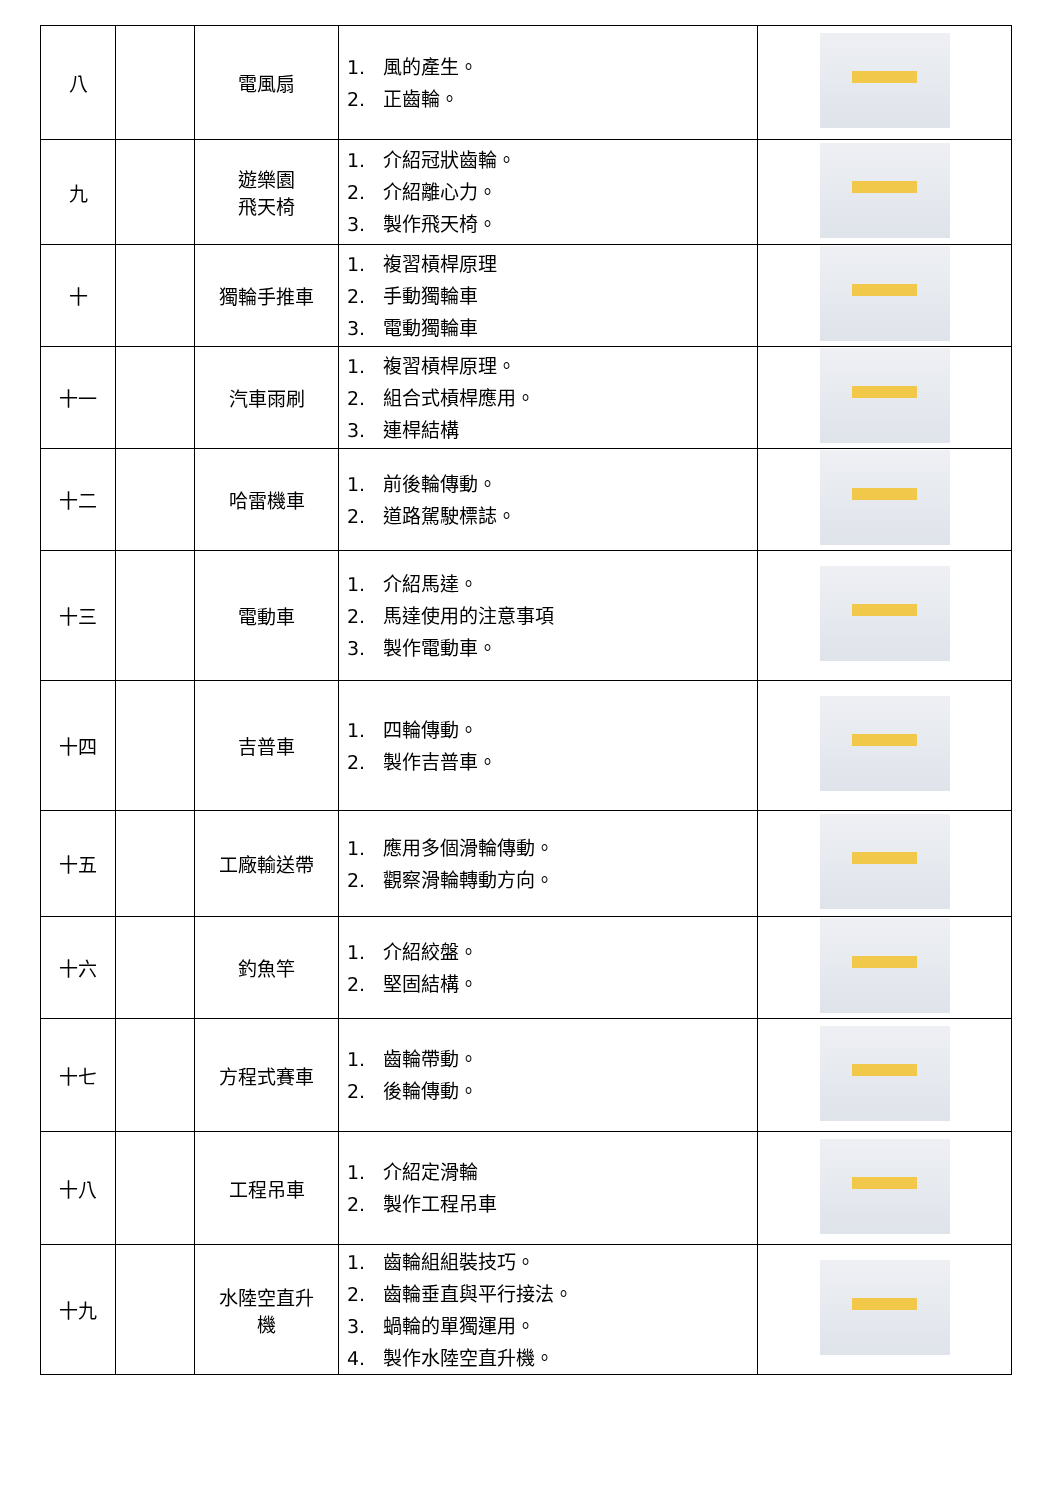| 八 | | 電風扇 | 1. 風的產生。 2. 正齒輪。 | |
| 九 | | 遊樂園 飛天椅 | 1. 介紹冠狀齒輪。 2. 介紹離心力。 3. 製作飛天椅。 | |
| 十 | | 獨輪手推車 | 1. 複習槓桿原理 2. 手動獨輪車 3. 電動獨輪車 | |
| 十一 | | 汽車雨刷 | 1. 複習槓桿原理。 2. 組合式槓桿應用。 3. 連桿結構 | |
| 十二 | | 哈雷機車 | 1. 前後輪傳動。 2. 道路駕駛標誌。 | |
| 十三 | | 電動車 | 1. 介紹馬達。 2. 馬達使用的注意事項 3. 製作電動車。 | |
| 十四 | | 吉普車 | 1. 四輪傳動。 2. 製作吉普車。 | |
| 十五 | | 工廠輸送帶 | 1. 應用多個滑輪傳動。 2. 觀察滑輪轉動方向。 | |
| 十六 | | 釣魚竿 | 1. 介紹絞盤。 2. 堅固結構。 | |
| 十七 | | 方程式賽車 | 1. 齒輪帶動。 2. 後輪傳動。 | |
| 十八 | | 工程吊車 | 1. 介紹定滑輪 2. 製作工程吊車 | |
| 十九 | | 水陸空直升 機 | 1. 齒輪組組裝技巧。 2. 齒輪垂直與平行接法。 3. 蝸輪的單獨運用。 4. 製作水陸空直升機。 | |